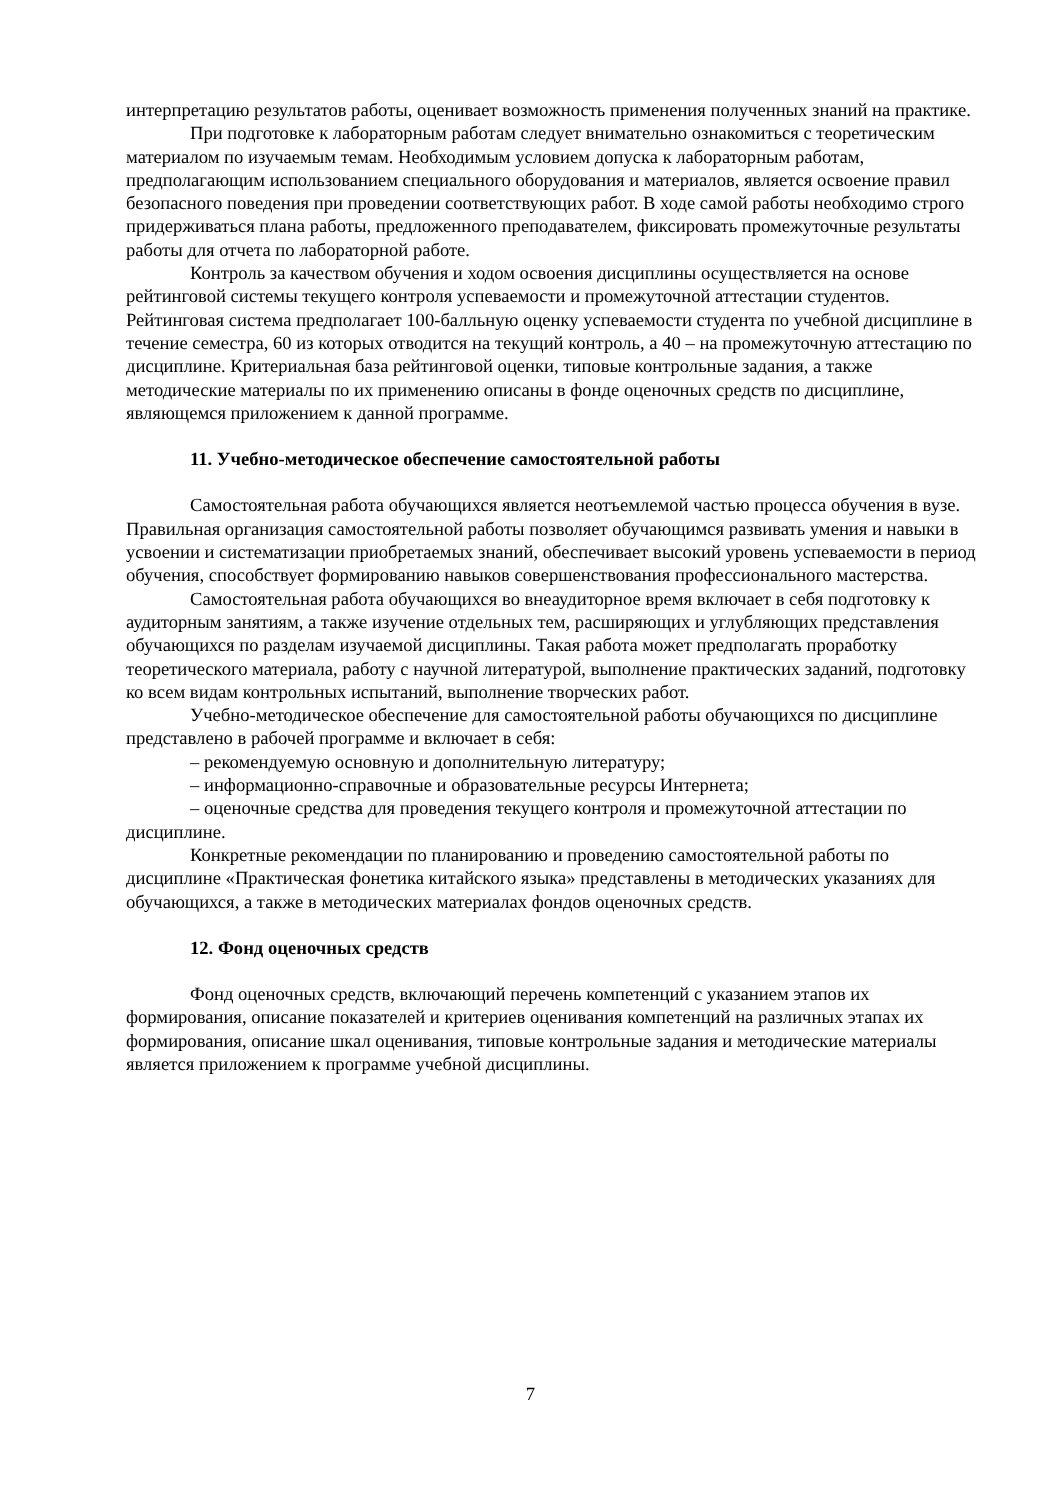интерпретацию результатов работы, оценивает возможность применения полученных знаний на практике.
При подготовке к лабораторным работам следует внимательно ознакомиться с теоретическим материалом по изучаемым темам. Необходимым условием допуска к лабораторным работам, предполагающим использованием специального оборудования и материалов, является освоение правил безопасного поведения при проведении соответствующих работ. В ходе самой работы необходимо строго придерживаться плана работы, предложенного преподавателем, фиксировать промежуточные результаты работы для отчета по лабораторной работе.
Контроль за качеством обучения и ходом освоения дисциплины осуществляется на основе рейтинговой системы текущего контроля успеваемости и промежуточной аттестации студентов. Рейтинговая система предполагает 100-балльную оценку успеваемости студента по учебной дисциплине в течение семестра, 60 из которых отводится на текущий контроль, а 40 – на промежуточную аттестацию по дисциплине. Критериальная база рейтинговой оценки, типовые контрольные задания, а также методические материалы по их применению описаны в фонде оценочных средств по дисциплине, являющемся приложением к данной программе.
11. Учебно-методическое обеспечение самостоятельной работы
Самостоятельная работа обучающихся является неотъемлемой частью процесса обучения в вузе. Правильная организация самостоятельной работы позволяет обучающимся развивать умения и навыки в усвоении и систематизации приобретаемых знаний, обеспечивает высокий уровень успеваемости в период обучения, способствует формированию навыков совершенствования профессионального мастерства.
Самостоятельная работа обучающихся во внеаудиторное время включает в себя подготовку к аудиторным занятиям, а также изучение отдельных тем, расширяющих и углубляющих представления обучающихся по разделам изучаемой дисциплины. Такая работа может предполагать проработку теоретического материала, работу с научной литературой, выполнение практических заданий, подготовку ко всем видам контрольных испытаний, выполнение творческих работ.
Учебно-методическое обеспечение для самостоятельной работы обучающихся по дисциплине представлено в рабочей программе и включает в себя:
– рекомендуемую основную и дополнительную литературу;
– информационно-справочные и образовательные ресурсы Интернета;
– оценочные средства для проведения текущего контроля и промежуточной аттестации по дисциплине.
Конкретные рекомендации по планированию и проведению самостоятельной работы по дисциплине «Практическая фонетика китайского языка» представлены в методических указаниях для обучающихся, а также в методических материалах фондов оценочных средств.
12. Фонд оценочных средств
Фонд оценочных средств, включающий перечень компетенций с указанием этапов их формирования, описание показателей и критериев оценивания компетенций на различных этапах их формирования, описание шкал оценивания, типовые контрольные задания и методические материалы является приложением к программе учебной дисциплины.
7